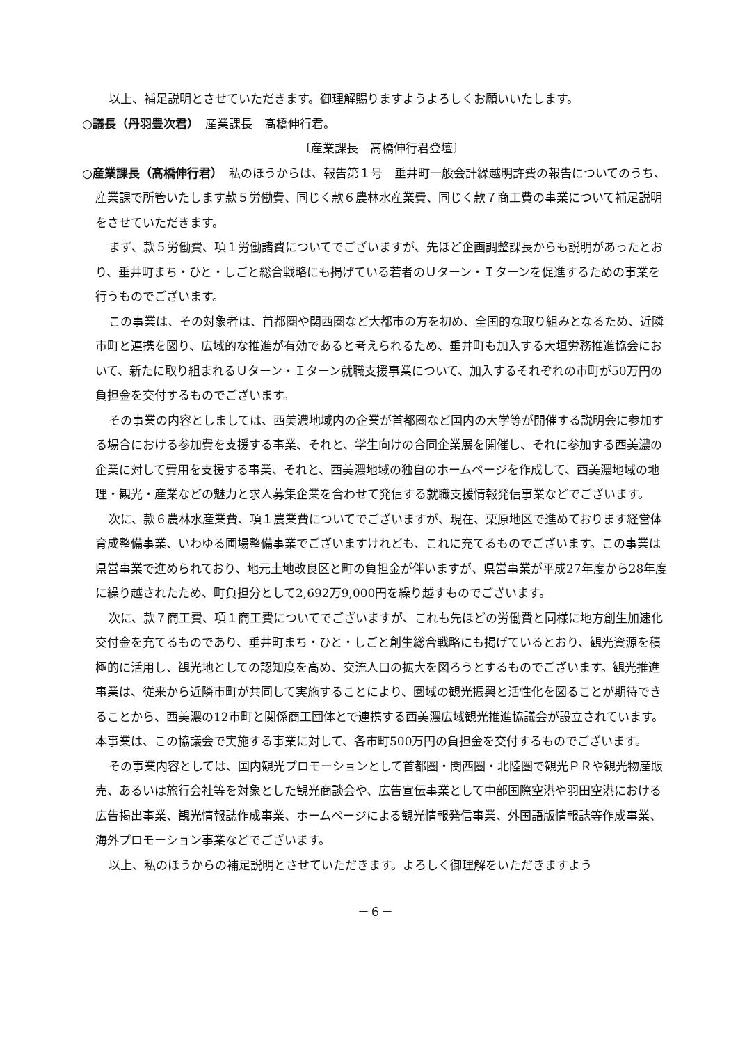以上、補足説明とさせていただきます。御理解賜りますようよろしくお願いいたします。
○議長（丹羽豊次君）　産業課長　髙橋伸行君。
〔産業課長　髙橋伸行君登壇〕
○産業課長（髙橋伸行君）　私のほうからは、報告第１号　垂井町一般会計繰越明許費の報告についてのうち、産業課で所管いたします款５労働費、同じく款６農林水産業費、同じく款７商工費の事業について補足説明をさせていただきます。
まず、款５労働費、項１労働諸費についてでございますが、先ほど企画調整課長からも説明があったとおり、垂井町まち・ひと・しごと総合戦略にも掲げている若者のＵターン・Ｉターンを促進するための事業を行うものでございます。
この事業は、その対象者は、首都圏や関西圏など大都市の方を初め、全国的な取り組みとなるため、近隣市町と連携を図り、広域的な推進が有効であると考えられるため、垂井町も加入する大垣労務推進協会において、新たに取り組まれるＵターン・Ｉターン就職支援事業について、加入するそれぞれの市町が50万円の負担金を交付するものでございます。
その事業の内容としましては、西美濃地域内の企業が首都圏など国内の大学等が開催する説明会に参加する場合における参加費を支援する事業、それと、学生向けの合同企業展を開催し、それに参加する西美濃の企業に対して費用を支援する事業、それと、西美濃地域の独自のホームページを作成して、西美濃地域の地理・観光・産業などの魅力と求人募集企業を合わせて発信する就職支援情報発信事業などでございます。
次に、款６農林水産業費、項１農業費についてでございますが、現在、栗原地区で進めております経営体育成整備事業、いわゆる圃場整備事業でございますけれども、これに充てるものでございます。この事業は県営事業で進められており、地元土地改良区と町の負担金が伴いますが、県営事業が平成27年度から28年度に繰り越されたため、町負担分として2,692万9,000円を繰り越すものでございます。
次に、款７商工費、項１商工費についてでございますが、これも先ほどの労働費と同様に地方創生加速化交付金を充てるものであり、垂井町まち・ひと・しごと創生総合戦略にも掲げているとおり、観光資源を積極的に活用し、観光地としての認知度を高め、交流人口の拡大を図ろうとするものでございます。観光推進事業は、従来から近隣市町が共同して実施することにより、圏域の観光振興と活性化を図ることが期待できることから、西美濃の12市町と関係商工団体とで連携する西美濃広域観光推進協議会が設立されています。本事業は、この協議会で実施する事業に対して、各市町500万円の負担金を交付するものでございます。
その事業内容としては、国内観光プロモーションとして首都圏・関西圏・北陸圏で観光ＰＲや観光物産販売、あるいは旅行会社等を対象とした観光商談会や、広告宣伝事業として中部国際空港や羽田空港における広告掲出事業、観光情報誌作成事業、ホームページによる観光情報発信事業、外国語版情報誌等作成事業、海外プロモーション事業などでございます。
以上、私のほうからの補足説明とさせていただきます。よろしく御理解をいただきますよう
－６－